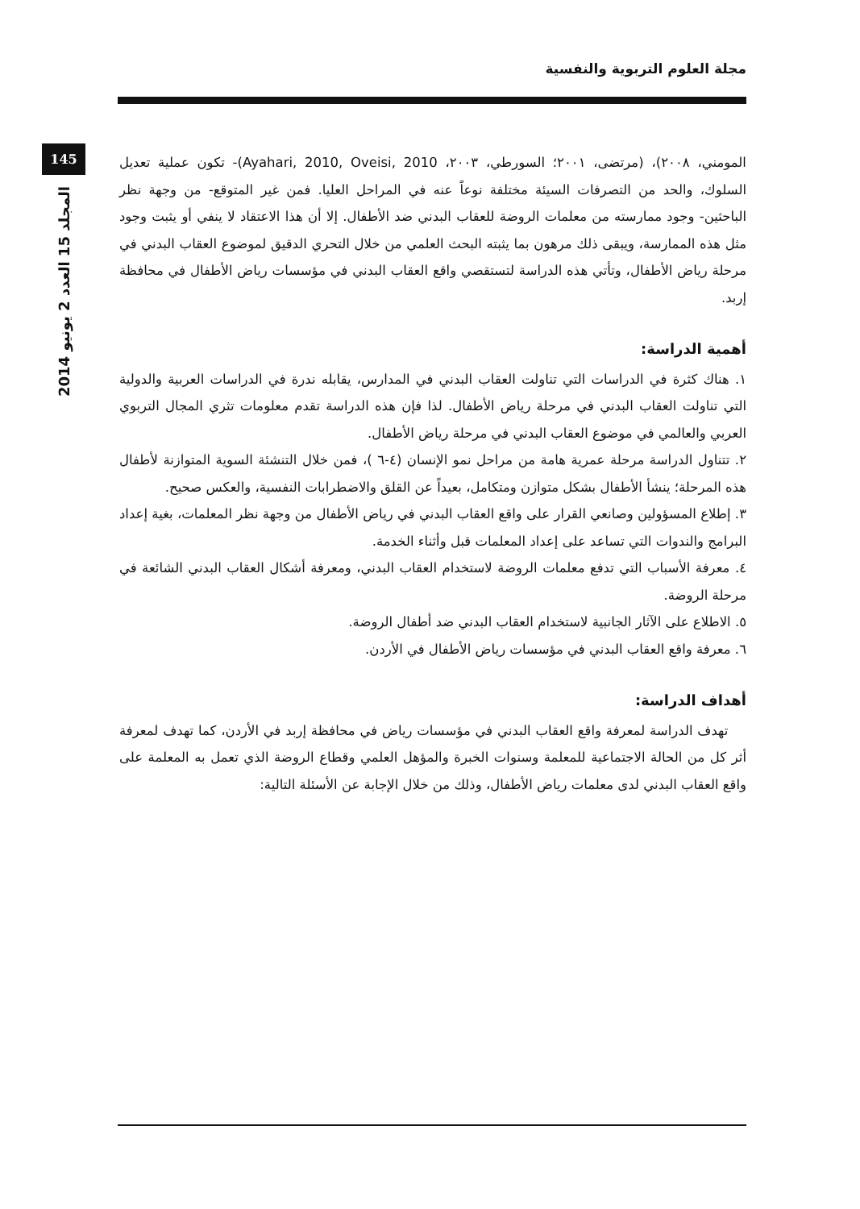مجلة العلوم التربوية والنفسية
145
المجلد 15 العدد 2 يونيو 2014
المومني، ٢٠٠٨)، (مرتضى، ٢٠٠١؛ السورطي، ٢٠٠٣، Ayahari, 2010, Oveisi, 2010)- تكون عملية تعديل السلوك، والحد من التصرفات السيئة مختلفة نوعاً عنه في المراحل العليا. فمن غير المتوقع- من وجهة نظر الباحثين- وجود ممارسته من معلمات الروضة للعقاب البدني ضد الأطفال. إلا أن هذا الاعتقاد لا ينفي أو يثبت وجود مثل هذه الممارسة، ويبقى ذلك مرهون بما يثبته البحث العلمي من خلال التحري الدقيق لموضوع العقاب البدني في مرحلة رياض الأطفال، وتأتي هذه الدراسة لتستقصي واقع العقاب البدني في مؤسسات رياض الأطفال في محافظة إربد.
أهمية الدراسة:
١. هناك كثرة في الدراسات التي تناولت العقاب البدني في المدارس، يقابله ندرة في الدراسات العربية والدولية التي تناولت العقاب البدني في مرحلة رياض الأطفال. لذا فإن هذه الدراسة تقدم معلومات تثري المجال التربوي العربي والعالمي في موضوع العقاب البدني في مرحلة رياض الأطفال.
٢. تتناول الدراسة مرحلة عمرية هامة من مراحل نمو الإنسان (٤-٦ )، فمن خلال التنشئة السوية المتوازنة لأطفال هذه المرحلة؛ ينشأ الأطفال بشكل متوازن ومتكامل، بعيداً عن القلق والاضطرابات النفسية، والعكس صحيح.
٣. إطلاع المسؤولين وصانعي القرار على واقع العقاب البدني في رياض الأطفال من وجهة نظر المعلمات، بغية إعداد البرامج والندوات التي تساعد على إعداد المعلمات قبل وأثناء الخدمة.
٤. معرفة الأسباب التي تدفع معلمات الروضة لاستخدام العقاب البدني، ومعرفة أشكال العقاب البدني الشائعة في مرحلة الروضة.
٥. الاطلاع على الآثار الجانبية لاستخدام العقاب البدني ضد أطفال الروضة.
٦. معرفة واقع العقاب البدني في مؤسسات رياض الأطفال في الأردن.
أهداف الدراسة:
تهدف الدراسة لمعرفة واقع العقاب البدني في مؤسسات رياض في محافظة إربد في الأردن، كما تهدف لمعرفة أثر كل من الحالة الاجتماعية للمعلمة وسنوات الخبرة والمؤهل العلمي وقطاع الروضة الذي تعمل به المعلمة على واقع العقاب البدني لدى معلمات رياض الأطفال، وذلك من خلال الإجابة عن الأسئلة التالية: